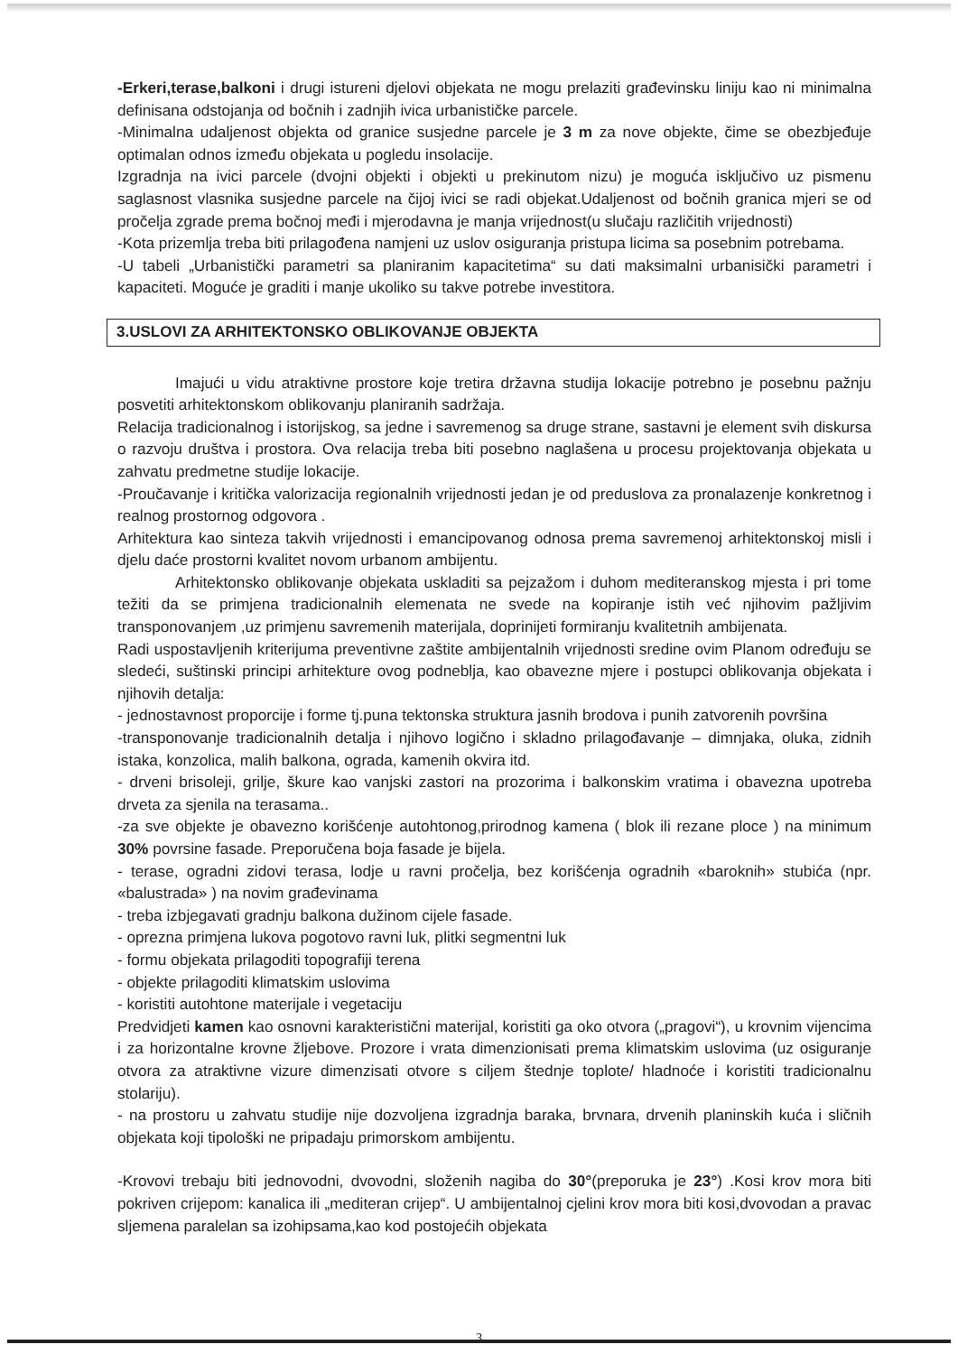-Erkeri,terase,balkoni i drugi istureni djelovi objekata ne mogu prelaziti građevinsku liniju kao ni minimalna definisana odstojanja od bočnih i zadnjih ivica urbanističke parcele.
-Minimalna udaljenost objekta od granice susjedne parcele je 3 m za nove objekte, čime se obezbjeđuje optimalan odnos između objekata u pogledu insolacije.
Izgradnja na ivici parcele (dvojni objekti i objekti u prekinutom nizu) je moguća isključivo uz pismenu saglasnost vlasnika susjedne parcele na čijoj ivici se radi objekat.Udaljenost od bočnih granica mjeri se od pročelja zgrade prema bočnoj međi i mjerodavna je manja vrijednost(u slučaju različitih vrijednosti)
-Kota prizemlja treba biti prilagođena namjeni uz uslov osiguranja pristupa licima sa posebnim potrebama.
-U tabeli „Urbanistički parametri sa planiranim kapacitetima“ su dati maksimalni urbanisički parametri i kapaciteti. Moguće je graditi i manje ukoliko su takve potrebe investitora.
3.USLOVI ZA ARHITEKTONSKO OBLIKOVANJE OBJEKTA
Imajući u vidu atraktivne prostore koje tretira državna studija lokacije potrebno je posebnu pažnju posvetiti arhitektonskom oblikovanju planiranih sadržaja.
Relacija tradicionalnog i istorijskog, sa jedne i savremenog sa druge strane, sastavni je element svih diskursa o razvoju društva i prostora. Ova relacija treba biti posebno naglašena u procesu projektovanja objekata u zahvatu predmetne studije lokacije.
-Proučavanje i kritička valorizacija regionalnih vrijednosti jedan je od preduslova za pronalazenje konkretnog i realnog prostornog odgovora .
Arhitektura kao sinteza takvih vrijednosti i emancipovanog odnosa prema savremenoj arhitektonskoj misli i djelu daće prostorni kvalitet novom urbanom ambijentu.
Arhitektonsko oblikovanje objekata uskladiti sa pejzažom i duhom mediteranskog mjesta i pri tome težiti da se primjena tradicionalnih elemenata ne svede na kopiranje istih već njihovim pažljivim transponovanjem ,uz primjenu savremenih materijala, doprinijeti formiranju kvalitetnih ambijenata.
Radi uspostavljenih kriterijuma preventivne zaštite ambijentalnih vrijednosti sredine ovim Planom određuju se sledeći, suštinski principi arhitekture ovog podneblja, kao obavezne mjere i postupci oblikovanja objekata i njihovih detalja:
- jednostavnost proporcije i forme tj.puna tektonska struktura jasnih brodova i punih zatvorenih površina
-transponovanje tradicionalnih detalja i njihovo logično i skladno prilagođavanje – dimnjaka, oluka, zidnih istaka, konzolica, malih balkona, ograda, kamenih okvira itd.
- drveni brisoleji, grilje, škure kao vanjski zastori na prozorima i balkonskim vratima i obavezna upotreba drveta za sjenila na terasama..
-za sve objekte je obavezno korišćenje autohtonog,prirodnog kamena ( blok ili rezane ploce ) na minimum 30% povrsine fasade. Preporučena boja fasade je bijela.
- terase, ogradni zidovi terasa, lodje u ravni pročelja, bez korišćenja ogradnih «baroknih» stubića (npr. «balustrada» ) na novim građevinama
- treba izbjegavati gradnju balkona dužinom cijele fasade.
- oprezna primjena lukova pogotovo ravni luk, plitki segmentni luk
- formu objekata prilagoditi topografiji terena
- objekte prilagoditi klimatskim uslovima
- koristiti autohtone materijale i vegetaciju
Predvidjeti kamen kao osnovni karakteristični materijal, koristiti ga oko otvora („pragovi“), u krovnim vijencima i za horizontalne krovne žljebove. Prozore i vrata dimenzionisati prema klimatskim uslovima (uz osiguranje otvora za atraktivne vizure dimenzisati otvore s ciljem štednje toplote/ hladnoće i koristiti tradicionalnu stolariju).
- na prostoru u zahvatu studije nije dozvoljena izgradnja baraka, brvnara, drvenih planinskih kuća i sličnih objekata koji tipološki ne pripadaju primorskom ambijentu.
-Krovovi trebaju biti jednovodni, dvovodni, složenih nagiba do 30°(preporuka je 23°) .Kosi krov mora biti pokriven crijepom: kanalica ili „mediteran crijep“. U ambijentalnoj cjelini krov mora biti kosi,dvovodan a pravac sljemena paralelan sa izohipsama,kao kod postojećih objekata
3